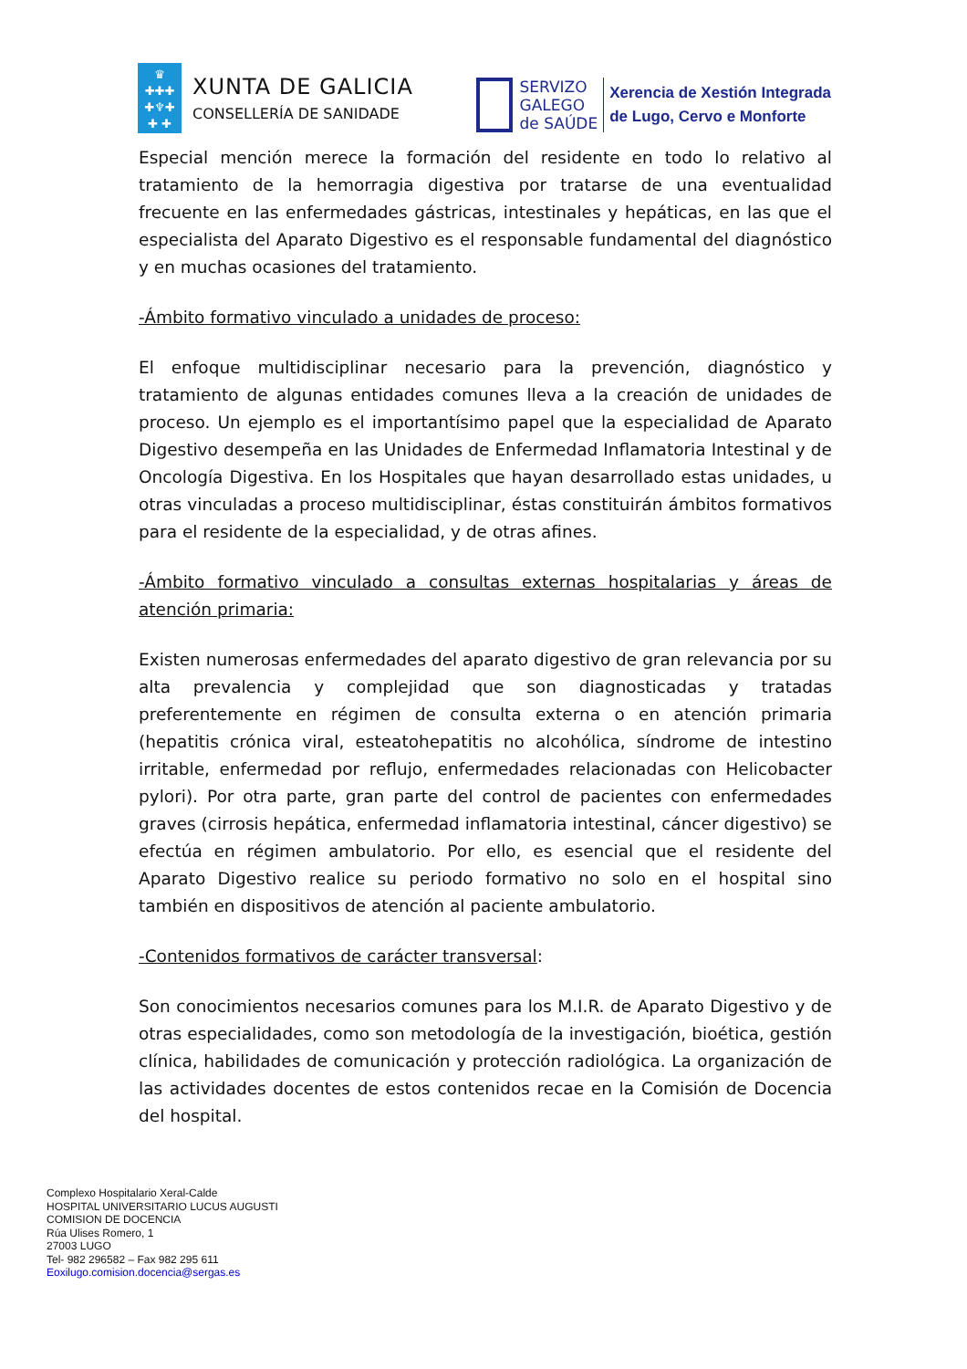♛
✚✚✚
✚♆✚
✚ ✚
XUNTA DE GALICIA
CONSELLERÍA DE SANIDADE
SERVIZO
GALEGO
de SAÚDE
Xerencia de Xestión Integrada
de Lugo, Cervo e Monforte
Especial mención merece la formación del residente en todo lo relativo al tratamiento de la hemorragia digestiva por tratarse de una eventualidad frecuente en las enfermedades gástricas, intestinales y hepáticas, en las que el especialista del Aparato Digestivo es el responsable fundamental del diagnóstico y en muchas ocasiones del tratamiento.
-Ámbito formativo vinculado a unidades de proceso:
El enfoque multidisciplinar necesario para la prevención, diagnóstico y tratamiento de algunas entidades comunes lleva a la creación de unidades de proceso. Un ejemplo es el importantísimo papel que la especialidad de Aparato Digestivo desempeña en las Unidades de Enfermedad Inflamatoria Intestinal y de Oncología Digestiva. En los Hospitales que hayan desarrollado estas unidades, u otras vinculadas a proceso multidisciplinar, éstas constituirán ámbitos formativos para el residente de la especialidad, y de otras afines.
-Ámbito formativo vinculado a consultas externas hospitalarias y áreas de atención primaria:
Existen numerosas enfermedades del aparato digestivo de gran relevancia por su alta prevalencia y complejidad que son diagnosticadas y tratadas preferentemente en régimen de consulta externa o en atención primaria (hepatitis crónica viral, esteatohepatitis no alcohólica, síndrome de intestino irritable, enfermedad por reflujo, enfermedades relacionadas con Helicobacter pylori). Por otra parte, gran parte del control de pacientes con enfermedades graves (cirrosis hepática, enfermedad inflamatoria intestinal, cáncer digestivo) se efectúa en régimen ambulatorio. Por ello, es esencial que el residente del Aparato Digestivo realice su periodo formativo no solo en el hospital sino también en dispositivos de atención al paciente ambulatorio.
-Contenidos formativos de carácter transversal:
Son conocimientos necesarios comunes para los M.I.R. de Aparato Digestivo y de otras especialidades, como son metodología de la investigación, bioética, gestión clínica, habilidades de comunicación y protección radiológica. La organización de las actividades docentes de estos contenidos recae en la Comisión de Docencia del hospital.
Complexo Hospitalario Xeral-Calde
HOSPITAL UNIVERSITARIO LUCUS AUGUSTI
COMISION DE DOCENCIA
Rúa Ulises Romero, 1
27003 LUGO
Tel- 982 296582 – Fax 982 295 611
Eoxilugo.comision.docencia@sergas.es